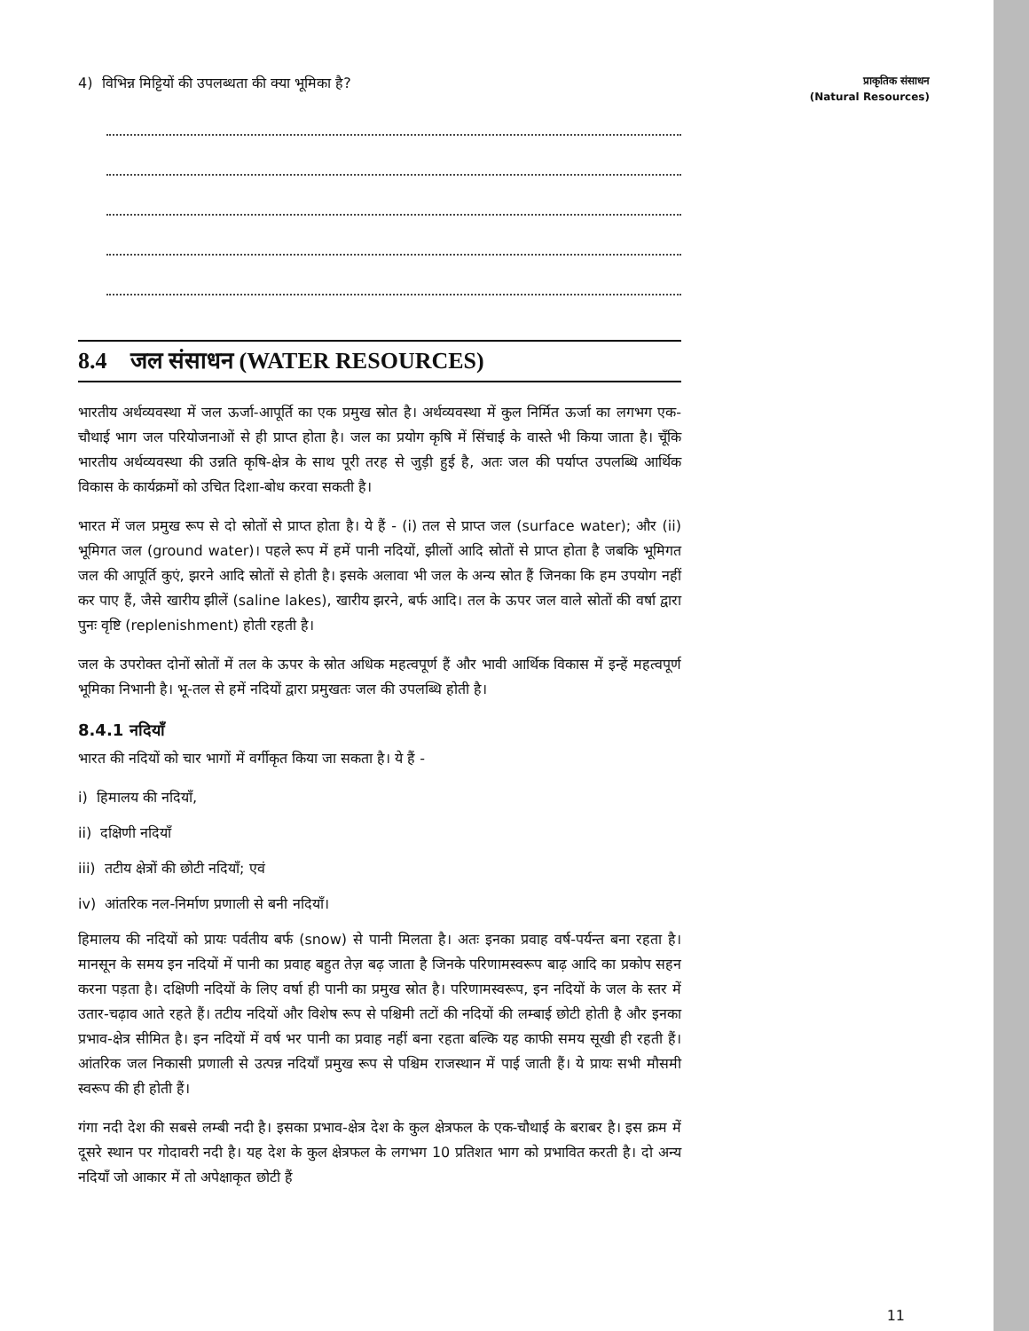4) विभिन्न मिट्टियों की उपलब्धता की क्या भूमिका है?
8.4 जल संसाधन (WATER RESOURCES)
भारतीय अर्थव्यवस्था में जल ऊर्जा-आपूर्ति का एक प्रमुख स्रोत है। अर्थव्यवस्था में कुल निर्मित ऊर्जा का लगभग एक-चौथाई भाग जल परियोजनाओं से ही प्राप्त होता है। जल का प्रयोग कृषि में सिंचाई के वास्ते भी किया जाता है। चूँकि भारतीय अर्थव्यवस्था की उन्नति कृषि-क्षेत्र के साथ पूरी तरह से जुड़ी हुई है, अतः जल की पर्याप्त उपलब्धि आर्थिक विकास के कार्यक्रमों को उचित दिशा-बोध करवा सकती है।
भारत में जल प्रमुख रूप से दो स्रोतों से प्राप्त होता है। ये हैं - (i) तल से प्राप्त जल (surface water); और (ii) भूमिगत जल (ground water)। पहले रूप में हमें पानी नदियों, झीलों आदि स्रोतों से प्राप्त होता है जबकि भूमिगत जल की आपूर्ति कुएं, झरने आदि स्रोतों से होती है। इसके अलावा भी जल के अन्य स्रोत हैं जिनका कि हम उपयोग नहीं कर पाए हैं, जैसे खारीय झीलें (saline lakes), खारीय झरने, बर्फ आदि। तल के ऊपर जल वाले स्रोतों की वर्षा द्वारा पुनः वृष्टि (replenishment) होती रहती है।
जल के उपरोक्त दोनों स्रोतों में तल के ऊपर के स्रोत अधिक महत्वपूर्ण हैं और भावी आर्थिक विकास में इन्हें महत्वपूर्ण भूमिका निभानी है। भू-तल से हमें नदियों द्वारा प्रमुखतः जल की उपलब्धि होती है।
8.4.1 नदियाँ
भारत की नदियों को चार भागों में वर्गीकृत किया जा सकता है। ये हैं -
i) हिमालय की नदियाँ,
ii) दक्षिणी नदियाँ
iii) तटीय क्षेत्रों की छोटी नदियाँ; एवं
iv) आंतरिक नल-निर्माण प्रणाली से बनी नदियाँ।
हिमालय की नदियों को प्रायः पर्वतीय बर्फ (snow) से पानी मिलता है। अतः इनका प्रवाह वर्ष-पर्यन्त बना रहता है। मानसून के समय इन नदियों में पानी का प्रवाह बहुत तेज़ बढ़ जाता है जिनके परिणामस्वरूप बाढ़ आदि का प्रकोप सहन करना पड़ता है। दक्षिणी नदियों के लिए वर्षा ही पानी का प्रमुख स्रोत है। परिणामस्वरूप, इन नदियों के जल के स्तर में उतार-चढ़ाव आते रहते हैं। तटीय नदियों और विशेष रूप से पश्चिमी तटों की नदियों की लम्बाई छोटी होती है और इनका प्रभाव-क्षेत्र सीमित है। इन नदियों में वर्ष भर पानी का प्रवाह नहीं बना रहता बल्कि यह काफी समय सूखी ही रहती हैं। आंतरिक जल निकासी प्रणाली से उत्पन्न नदियाँ प्रमुख रूप से पश्चिम राजस्थान में पाई जाती हैं। ये प्रायः सभी मौसमी स्वरूप की ही होती हैं।
गंगा नदी देश की सबसे लम्बी नदी है। इसका प्रभाव-क्षेत्र देश के कुल क्षेत्रफल के एक-चौथाई के बराबर है। इस क्रम में दूसरे स्थान पर गोदावरी नदी है। यह देश के कुल क्षेत्रफल के लगभग 10 प्रतिशत भाग को प्रभावित करती है। दो अन्य नदियाँ जो आकार में तो अपेक्षाकृत छोटी हैं
प्राकृतिक संसाधन
(Natural Resources)
11